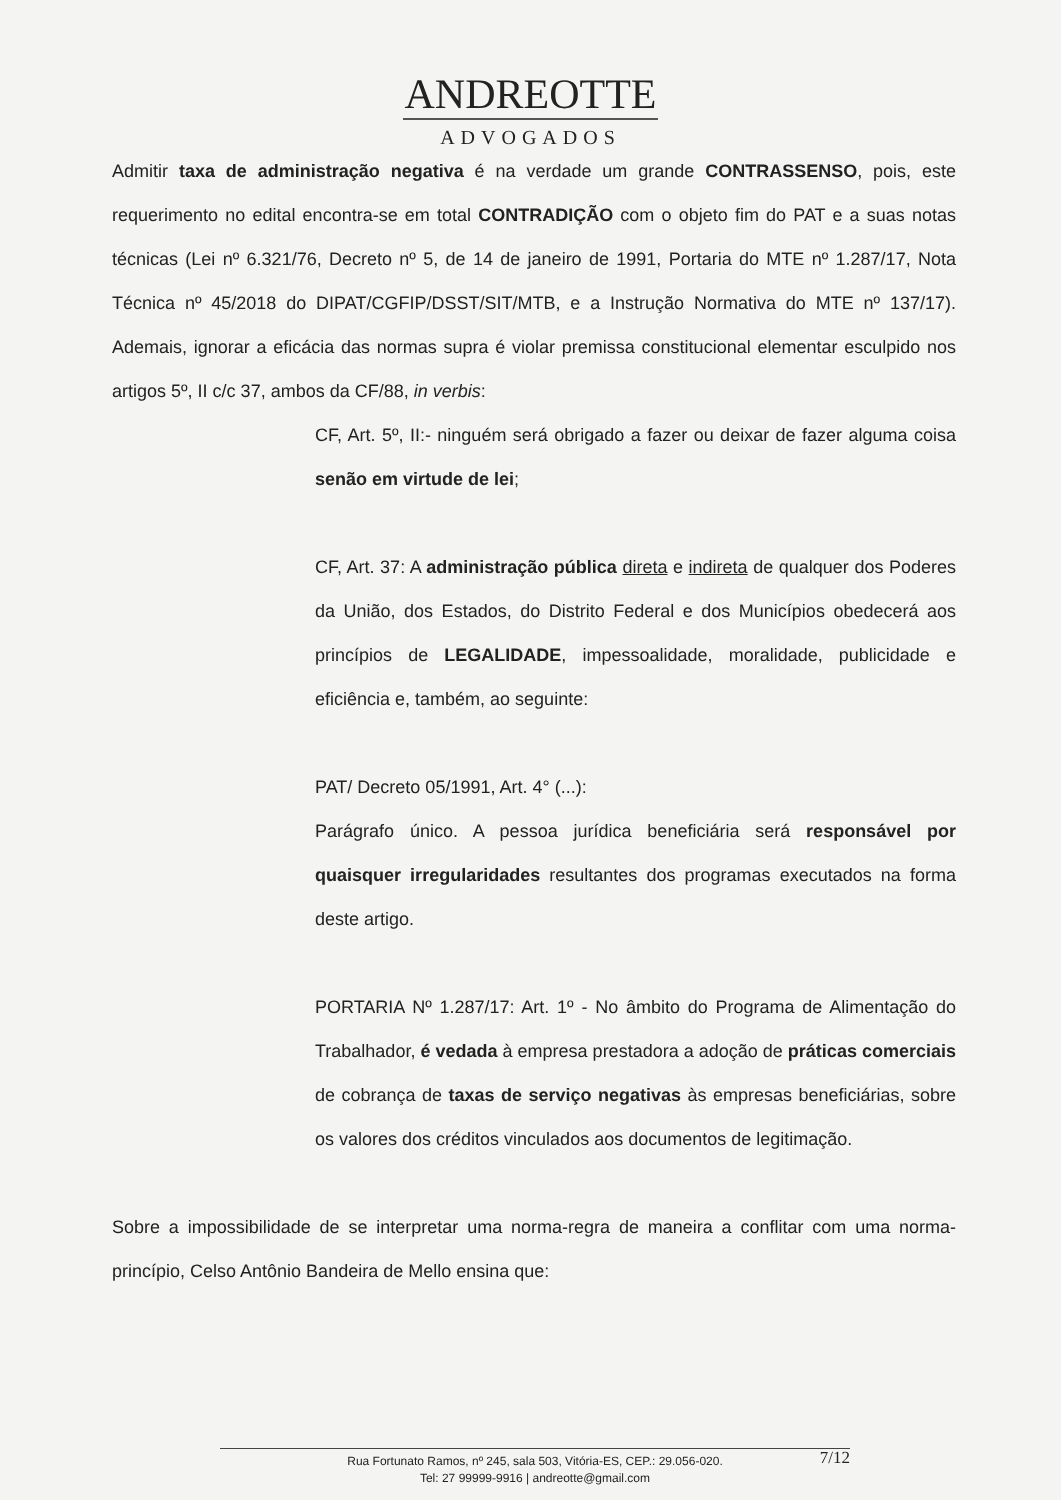ANDREOTTE
ADVOGADOS
Admitir taxa de administração negativa é na verdade um grande CONTRASSENSO, pois, este requerimento no edital encontra-se em total CONTRADIÇÃO com o objeto fim do PAT e a suas notas técnicas (Lei nº 6.321/76, Decreto nº 5, de 14 de janeiro de 1991, Portaria do MTE nº 1.287/17, Nota Técnica nº 45/2018 do DIPAT/CGFIP/DSST/SIT/MTB, e a Instrução Normativa do MTE nº 137/17). Ademais, ignorar a eficácia das normas supra é violar premissa constitucional elementar esculpido nos artigos 5º, II c/c 37, ambos da CF/88, in verbis:
CF, Art. 5º, II:- ninguém será obrigado a fazer ou deixar de fazer alguma coisa senão em virtude de lei;
CF, Art. 37: A administração pública direta e indireta de qualquer dos Poderes da União, dos Estados, do Distrito Federal e dos Municípios obedecerá aos princípios de LEGALIDADE, impessoalidade, moralidade, publicidade e eficiência e, também, ao seguinte:
PAT/ Decreto 05/1991, Art. 4° (...):
Parágrafo único. A pessoa jurídica beneficiária será responsável por quaisquer irregularidades resultantes dos programas executados na forma deste artigo.
PORTARIA Nº 1.287/17: Art. 1º - No âmbito do Programa de Alimentação do Trabalhador, é vedada à empresa prestadora a adoção de práticas comerciais de cobrança de taxas de serviço negativas às empresas beneficiárias, sobre os valores dos créditos vinculados aos documentos de legitimação.
Sobre a impossibilidade de se interpretar uma norma-regra de maneira a conflitar com uma norma-princípio, Celso Antônio Bandeira de Mello ensina que:
Rua Fortunato Ramos, nº 245, sala 503, Vitória-ES, CEP.: 29.056-020.
Tel: 27 99999-9916 | andreotte@gmail.com
7/12